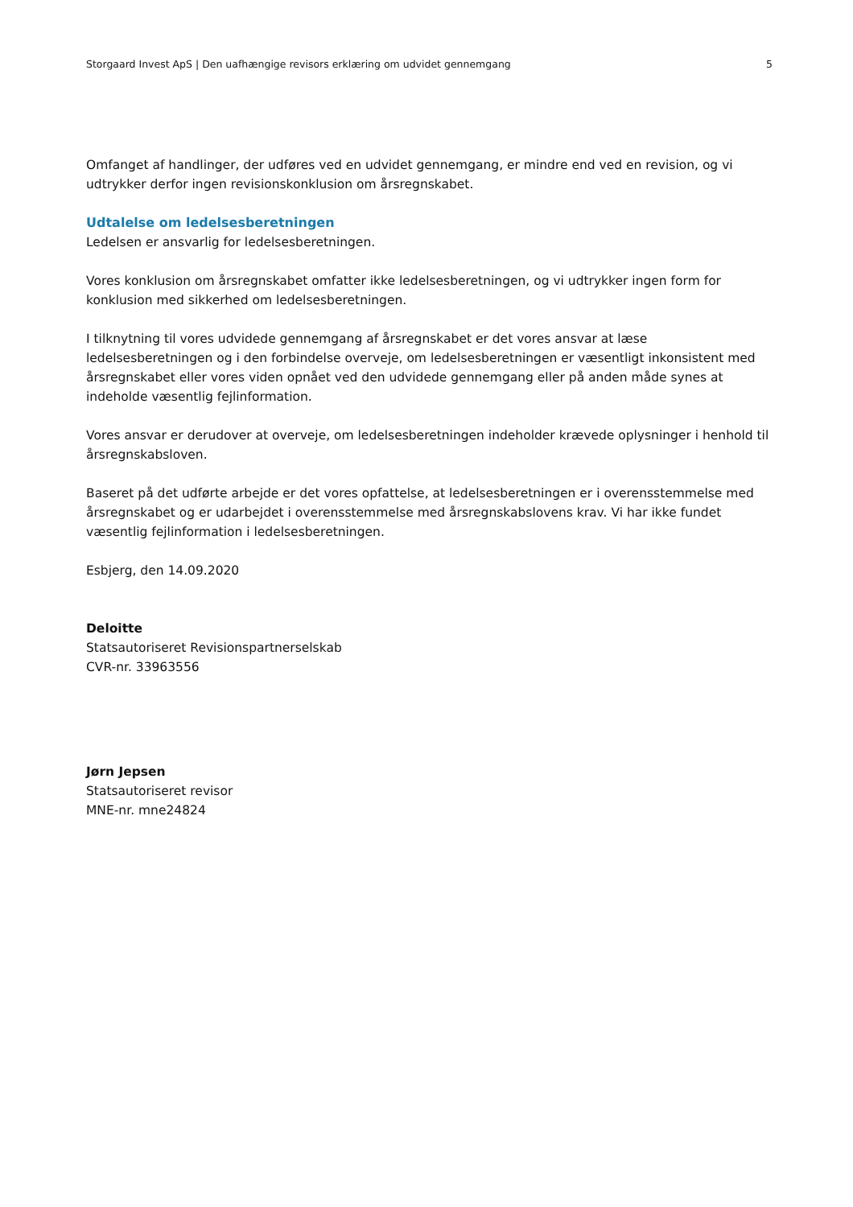Storgaard Invest ApS | Den uafhængige revisors erklæring om udvidet gennemgang 5
Omfanget af handlinger, der udføres ved en udvidet gennemgang, er mindre end ved en revision, og vi udtrykker derfor ingen revisionskonklusion om årsregnskabet.
Udtalelse om ledelsesberetningen
Ledelsen er ansvarlig for ledelsesberetningen.
Vores konklusion om årsregnskabet omfatter ikke ledelsesberetningen, og vi udtrykker ingen form for konklusion med sikkerhed om ledelsesberetningen.
I tilknytning til vores udvidede gennemgang af årsregnskabet er det vores ansvar at læse ledelsesberetningen og i den forbindelse overveje, om ledelsesberetningen er væsentligt inkonsistent med årsregnskabet eller vores viden opnået ved den udvidede gennemgang eller på anden måde synes at indeholde væsentlig fejlinformation.
Vores ansvar er derudover at overveje, om ledelsesberetningen indeholder krævede oplysninger i henhold til årsregnskabsloven.
Baseret på det udførte arbejde er det vores opfattelse, at ledelsesberetningen er i overensstemmelse med årsregnskabet og er udarbejdet i overensstemmelse med årsregnskabslovens krav. Vi har ikke fundet væsentlig fejlinformation i ledelsesberetningen.
Esbjerg, den 14.09.2020
Deloitte
Statsautoriseret Revisionspartnerselskab
CVR-nr. 33963556
Jørn Jepsen
Statsautoriseret revisor
MNE-nr. mne24824